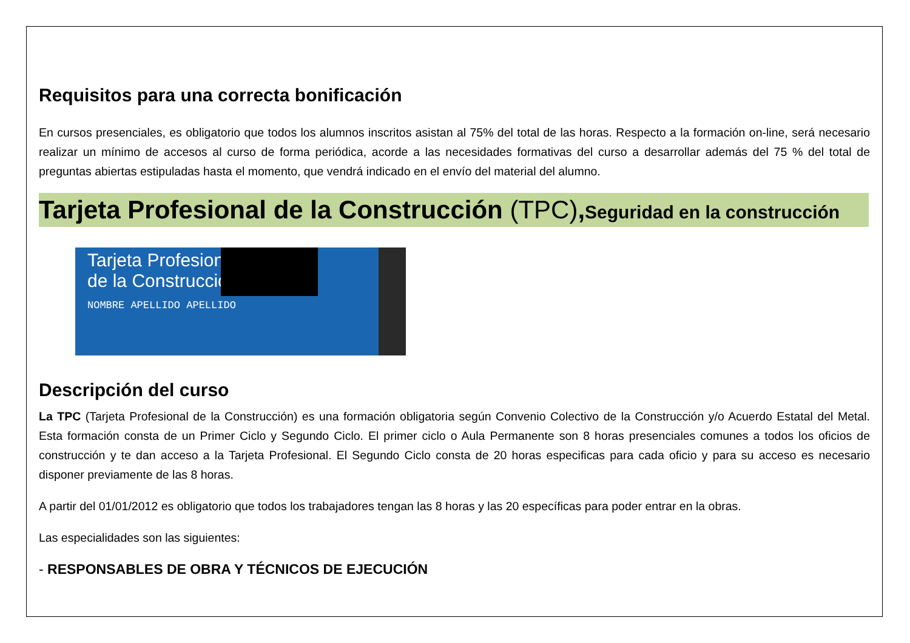Requisitos para una correcta bonificación
En cursos presenciales, es obligatorio que todos los alumnos inscritos asistan al 75% del total de las horas. Respecto a la formación on-line, será necesario realizar un mínimo de accesos al curso de forma periódica, acorde a las necesidades formativas del curso a desarrollar además del 75 % del total de preguntas abiertas estipuladas hasta el momento, que vendrá indicado en el envío del material del alumno.
Tarjeta Profesional de la Construcción (TPC),Seguridad en la construcción
Tarjeta Profesional
de la Construcción
NOMBRE APELLIDO APELLIDO
Descripción del curso
La TPC (Tarjeta Profesional de la Construcción) es una formación obligatoria según Convenio Colectivo de la Construcción y/o Acuerdo Estatal del Metal. Esta formación consta de un Primer Ciclo y Segundo Ciclo. El primer ciclo o Aula Permanente son 8 horas presenciales comunes a todos los oficios de construcción y te dan acceso a la Tarjeta Profesional. El Segundo Ciclo consta de 20 horas especificas para cada oficio y para su acceso es necesario disponer previamente de las 8 horas.
A partir del 01/01/2012 es obligatorio que todos los trabajadores tengan las 8 horas y las 20 específicas para poder entrar en la obras.
Las especialidades son las siguientes:
- RESPONSABLES DE OBRA Y TÉCNICOS DE EJECUCIÓN